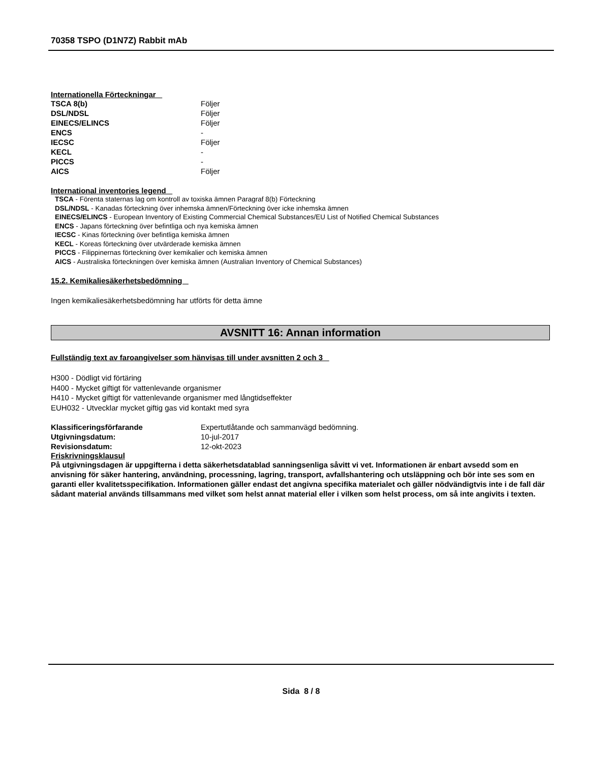70358 TSPO (D1N7Z) Rabbit mAb
Internationella Förteckningar
| TSCA 8(b) | Följer |
| DSL/NDSL | Följer |
| EINECS/ELINCS | Följer |
| ENCS | - |
| IECSC | Följer |
| KECL | - |
| PICCS | - |
| AICS | Följer |
International inventories legend
TSCA - Förenta staternas lag om kontroll av toxiska ämnen Paragraf 8(b) Förteckning
DSL/NDSL - Kanadas förteckning över inhemska ämnen/Förteckning över icke inhemska ämnen
EINECS/ELINCS - European Inventory of Existing Commercial Chemical Substances/EU List of Notified Chemical Substances
ENCS - Japans förteckning över befintliga och nya kemiska ämnen
IECSC - Kinas förteckning över befintliga kemiska ämnen
KECL - Koreas förteckning över utvärderade kemiska ämnen
PICCS - Filippinernas förteckning över kemikalier och kemiska ämnen
AICS - Australiska förteckningen över kemiska ämnen (Australian Inventory of Chemical Substances)
15.2. Kemikaliesäkerhetsbedömning
Ingen kemikaliesäkerhetsbedömning har utförts för detta ämne
AVSNITT 16: Annan information
Fullständig text av faroangivelser som hänvisas till under avsnitten 2 och 3
H300 - Dödligt vid förtäring
H400 - Mycket giftigt för vattenlevande organismer
H410 - Mycket giftigt för vattenlevande organismer med långtidseffekter
EUH032 - Utvecklar mycket giftig gas vid kontakt med syra
| Klassificeringsförfarande | Expertutlåtande och sammanvägd bedömning. |
| Utgivningsdatum: | 10-jul-2017 |
| Revisionsdatum: | 12-okt-2023 |
Friskrivningsklausul
På utgivningsdagen är uppgifterna i detta säkerhetsdatablad sanningsenliga såvitt vi vet. Informationen är enbart avsedd som en anvisning för säker hantering, användning, processning, lagring, transport, avfallshantering och utsläppning och bör inte ses som en garanti eller kvalitetsspecifikation. Informationen gäller endast det angivna specifika materialet och gäller nödvändigtvis inte i de fall där sådant material används tillsammans med vilket som helst annat material eller i vilken som helst process, om så inte angivits i texten.
Sida 8 / 8